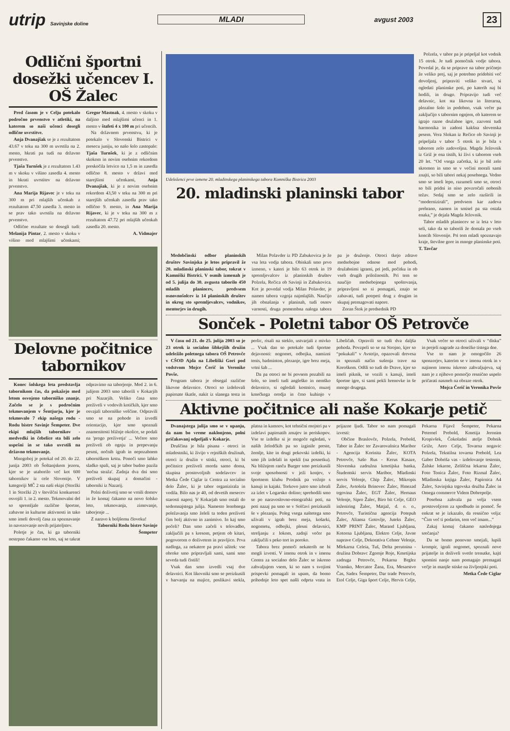utrip Savinjske doline
MLADI avgust 2003
23
Odlični športni dosežki učencev I. OŠ Žalec
Pred časom je v Celju potekalo področno prvenstvo v atletiki, na katerem so naši učenci dosegli odlične uvrstitve.
Anja Dvanajšak se je z rezultatom 43.67 v teku na 300 m uvrstila na 2. mesto, hkrati pa tudi na državno prvenstvo.
Tjaša Turnšek je z rezultatom 1.43 m v skoku v višino zasedla 4. mesto in hkrati uvrstitev na državno prvenstvo.
Ana Marija Rijavec je v teku na 300 m pri mlajših učenkah z rezultatom 47.50 zasedla 3. mesto in se prav tako uvrstila na državno prvenstvo.
Odlične rezultate so dosegli tudi: Melanija Pintar, 2. mesto v skoku v višino med mlajšimi učenkami; Gregor Mastnak, 4. mesto v skoku v daljino med mlajšimi učenci in 1. mesto v štafeti 4 x 100 m pri učencih.
Na državnem prvenstvu, ki je potekalo v Slovenski Bistrici v mesecu juniju, so našo šolo zastopale: Tjaša Turnšek, ki je z odličnim skokom in novim osebnim rekordom preskočila letvico na 1,5 m in zasedla odlično 8. mesto v državi med starejšimi učenkami, Anja Dvanajšak, ki je z novim osebnim rekordom 43,50 v teku na 300 m pri starejših učenkah zasedla prav tako odlično 9. mesto, in Ana Marija Rijavec, ki je v teku na 300 m z rezultatom 47.72 pri mlajših učenkah zasedla 20. mesto.
A. Vidmajer
Delovne počitnice tabornikov
Konec šolskega leta predstavlja tabornikom čas, da pokažejo med letom osvojeno taborniško znanje. Začelo se je s področnim tekmovanjem v Šentjurju, kjer je tekmovalo 7 ekip našega rodu - Rodu bistre Savinje Šempeter. Dve ekipi mlajših tabornikov - medvedki in čebelice sta bili zelo uspešni in se tako uvrstili na državno tekmovanje.
Mnogoboj je potekal od 20. do 22. junija 2003 ob Šoštanjskem jezeru, kjer se je utaborilo več kot 600 tabornikov iz cele Slovenije. V kategoriji MČ 2 sta naši ekipi (Storžki 1 in Storžki 2) v številčni konkurenci osvojili 1. in 2. mesto. Tekmovalni del so spremljale različne športne, zabavne in kulturne aktivnosti in tako smo imeli dovolj časa za spoznavanje in navezovanje novih prijateljstev.
Poletje je čas, ki ga taborniki nestrpno čakamo vse leto, saj se takrat odpravimo na taborjenje. Med 2. in 6. julijem 2003 smo taborili v Kokarjih pri Nazarjih. Veliko časa smo preživeli v vodovih kotičkih, kjer smo osvajali taborniške veščine. Odpravili smo se na pohode in izvedli orientacijo, kjer smo spoznali znamenitosti bližnje okolice, se podali na 'progo preživetja' ... Večere smo preživeli ob ognju in prepevanju pesmi, nočnih igrah in nepozabnem taborniškem krstu. Ponoči smo lahko sladko spali, saj je tabor budno pazila 'nočna straža'. Zadnja dva dni smo preživeli skupaj z domačini - taborniki iz Nazarij.
Polni doživetij smo se vrnili domov in že komaj čakamo na novo šolsko leto, tekmovanja, zimovanje, taborjenje ...
Z naravo k boljšemu človeku!
Taborniki Rodu bistre Savinje Šempeter
Udeleženci prve izmene 20. mladinskega planinskega tabora Kamniška Bistrica 2003
20. mladinski planinski tabor
Polzela, v tabor pa je pripeljal kot vodnik 15 otrok. Je tudi pomočnik vodje tabora. Povedal je, da se priprave na tabor pričnejo že veliko prej, saj je potrebno pridobiti več dovoljenj, pripraviti veliko stvari, si ogledati planinske poti, po katerih naj bi hodili, in drugo. Pripravijo tudi več delavnic, kot sta likovna in literarna, plezalno šolo in podobno, vsak večer pa zaključijo s tabornim ognjem, ob katerem se igrajo razne družabne igre, zazveni tudi harmonika in zadoni kakšna slovenska pesem. Vera Slokan iz Rečice ob Savinji je pripeljala v tabor 5 otrok in je bila s taborom zelo zadovoljna. Magda Ježovnik iz Griž je ena tistih, ki živi s taborom vseh 20 let. “Od vsega začetka, ki je bil zelo skromen in smo se v večini morali sami znajti, so bili tabori nekaj posebnega. Vedno smo se imeli lepo, razumeli smo se, otroci so bili pridni in niso povzročali nobenih težav. Sedaj smo se zelo razširili in “modernizirali”, predvsem kar zadeva prehrano, namen in smisel pa sta ostala enaka,” je dejala Magda Ježovnik.
Tabor mladih planincev se iz leta v leto seli, tako da so taborili že domala po vseh koncih Slovenije. Pri tem mladi spoznavajo kraje, številne gore in mnoge planinske poti. T. Tavčar
Medobčinski odbor planinskih društev Savinjska je letos pripravil že 20. mladinski planinski tabor, tokrat v Kamniški Bistrici. V osmih izmenah je od 5. julija do 30. avgusta taborilo 450 mladih planincev, predvsem osnovnošolcev iz 14 planinskih društev in okrog sto spremljevalcev, vodnikov, mentorjev in drugih.
Milan Polavder iz PD Zabukovica je že vsa leta vodja tabora. Obiskali smo prvo izmeno, v kateri je bilo 63 otrok in 19 spremljevalcev iz planinskih društev Polzela, Rečica ob Savinji in Zabukovica. Kot je povedal vodja Milan Polavder, je namen tabora vzgoja najmlajših. Naučijo jih obnašanja v planinah, tudi osnov varnosti, druga pomembna naloga tabora pa je druženje. Otroci tkejo zdrave medsebojne odnose med pohodi, družabnimi igrami, pri jedi, počitku in ob vseh drugih priložnostih. Pri tem se naučijo medsebojnega spoštovanja, pripravljeni so si pomagati, znajo se zabavati, tudi potrpeti drug z drugim in skupaj premagovati napore.
Zoran Štok je predsednik PD
Sonček - Poletni tabor OŠ Petrovče
V času od 21. do 25. julija 2003 so je 23 otrok iz socialno šibkejših družin udeležilo poletnega tabora OŠ Petrovče v CŠOD Ajda na Libeliški Gori pod vodstvom Mojce Čerič in Veronike Povše.
Program tabora je obsegal različne likovne delavnice. Otroci so izdelovali papirnate škatle, nakit iz slanega testa in perlic, risali na steklo, ustvarjali z mivko ... Vsak dan so potekale tudi športne dejavnosti: nogomet, odbojka, namizni tenis, badminton, plezanje, igre brez meja, vrtni šah ...
Da pa otroci ne bi povsem pozabili na šolo, so imeli tudi angleško in nemško delavnico, si ogledali kostnico, muzej kmečkega orodja in črno kuhinjo v Libeličah. Opravili so tudi dva daljša pohoda. Povzpeli so se na Strojno, kjer so “pokukali” v Avstrijo, opazovali drevesa in spoznali način sušenja trave na Koroškem. Odšli so tudi do Drave, kjer so imeli piknik, se vozili s kanuji, imeli športne igre, si sami pekli hrenovke in še mnogo drugega.
Vsak večer so otroci uživali v “disku” in prejeli nagrade za dosežke tistega dne.
Vse to nam je omogočilo 26 sponzorjev, katerim se v imenu otrok in v najinem imenu iskreno zahvaljujeva, saj nam je z njihovo pomočjo resnično uspelo pričarati nasmeh na obraze otrok.
Mojca Čerič in Veronika Povše
Aktivne počitnice ali naše Kokarje petič
Dvanajstega julija smo se v upanju, da nam bo vreme naklonjeno, polni pričakovanj odpeljali v Kokarje.
Druščina je bila pisana - otroci in mladostniki, ki živijo v rejniških družinah, otroci iz družin v stiski, otroci, ki bi počitnice preživeli morda samo doma, skupina prostovoljnih sodelavcev in Metka Čede Ciglar iz Centra za socialno delo Žalec, ki je tabor organizirala in vodila. Bilo nas je 40, od devetih mesecev starosti naprej. V Kokarjah smo ostali do sedemnajstega julija. Namesto lenobnega poležavanja smo želeli ta teden preživeti čim bolj aktivno in zanimivo. In kaj smo počeli? Dan smo začeli s telovadbo, zaključili pa s kresom, petjem ob kitari, pogovorom o doživetem in pravljico. Prva nadloga, za nekatere pa pravi užitek: vse obroke smo pripravljali sami, sami smo seveda tudi čistili!
Vsak dan smo izvedli vsaj dve delavnici. Kot likovniki smo se preizkusili v barvanju na majice, poslikavi stekla, platna in kamnov, kot tehnični mojstri pa v izdelavi papirnatih zmajev in periskopov. Vse te izdelke si je mogoče ogledati, v naših želodčkih pa so izginile preste, žemlje, kite in drugi pekovski izdelki, ki smo jih izdelali in spekli (na posnetku). Na bližnjem ranču Burger smo preizkusili svoje sposobnosti v ježi konjev, v športnem klubu Prodnik pa vožnjo s kanuji in kajaki. Torkovo jutro smo izbrali za izlet v Logarsko dolino; sprehodili smo se po naravoslovno-etnografski poti, na poti nazaj pa smo se v Solčavi preizkusili še v plezanju. Poleg vsega naštetega smo uživali v igrah brez meja, košarki, nogometu, odbojki, plesni delavnici, streljanju z lokom, zadnji večer pa zaključili s peko tort in poroko.
Tabora brez pomoči nekaterih ne bi mogli izvesti. V imenu otrok in v imenu Centra za socialno delo Žalec se iskreno zahvaljujem vsem, ki so nam s svojimi prispevki pomagali in upam, da bomo prihodnje leto spet našli odprta vrata in prijazne ljudi. Tabor so nam pomagali izvesti:
Občine Braslovče, Polzela, Prebold, Tabor in Žalec ter Zavarovalnica Maribor - Agencija Korinita Žalec, KOTA Petrovče, Sašo Rus - Kerus Kasaze, Slovenska zadružna kmetijska banka, Študentski servis Maribor, Mladinski servis Velenje, Chip Žalec, Mikropis Žalec, Avtošola Brinovec Žalec, Hmezad trgovina Žalec, EGT Žalec, Hernaus Velenje, Sipro Žalec, Biro bit Celje, GEO inženiring Žalec, Matjaž, d. o. o., Petrovče, Turistična agencija Potepuh Žalec, Aliansa Gotovlje, Juteks Žalec, KMP PRINT Žalec, Marand Ljubljana, Kotorna Ljubljana, Elektro Celje, Javne naprave Celje, Dekorativa Cehner Velenje, Mlekarna Celeia, Tuš, Delta perutnina - družina Dobravc Zgornje Roje, Kmetijska zadruga Petrovče, Pekarna Brglez Vransko, Mercator Žana, Era, Mesarstvo Čas, Sadex Šempeter, Dar trade Petrovče, Etol Celje, Giga šport Celje, Hervis Celje, Pekarna Fijavž Šempeter, Pekarna Peternel Prebold, Kmetija Jeronim Kropivšek, Čokoladni atelje Dobnik Griže, Aero Celje, Tovarna nogavic Polzela, Tekstilna tovarna Prebold, Lea Gaber Dobriša vas - izdelovanje testenin, Žalske lekarne, Zeliščna lekarna Žalec, Foto Tonica Žalec, Foto Rizmal Žalec, Mladinska knjiga Žalec, Papirnica A4 Žalec, Savinjska trgovska družba Žalec in Omega commerce Videm Dobrepolje.
Posebna zahvala pa velja vsem prostovoljcem za spodbudo in pomoč. Še enkrat se je izkazalo, da resnično velja: “Čim več ti podarim, tem več imam...”
Zakaj komaj čakamo naslednjega srečanja?
Da se bomo ponovno smejali, lupili krompir, igrali nogomet, spoznali nove prijatelje in doživeli svetle trenutke, kajti spomini nanje nam pomagajo premagati večje in manjše stiske na življenjski poti.
Metka Čede Ciglar